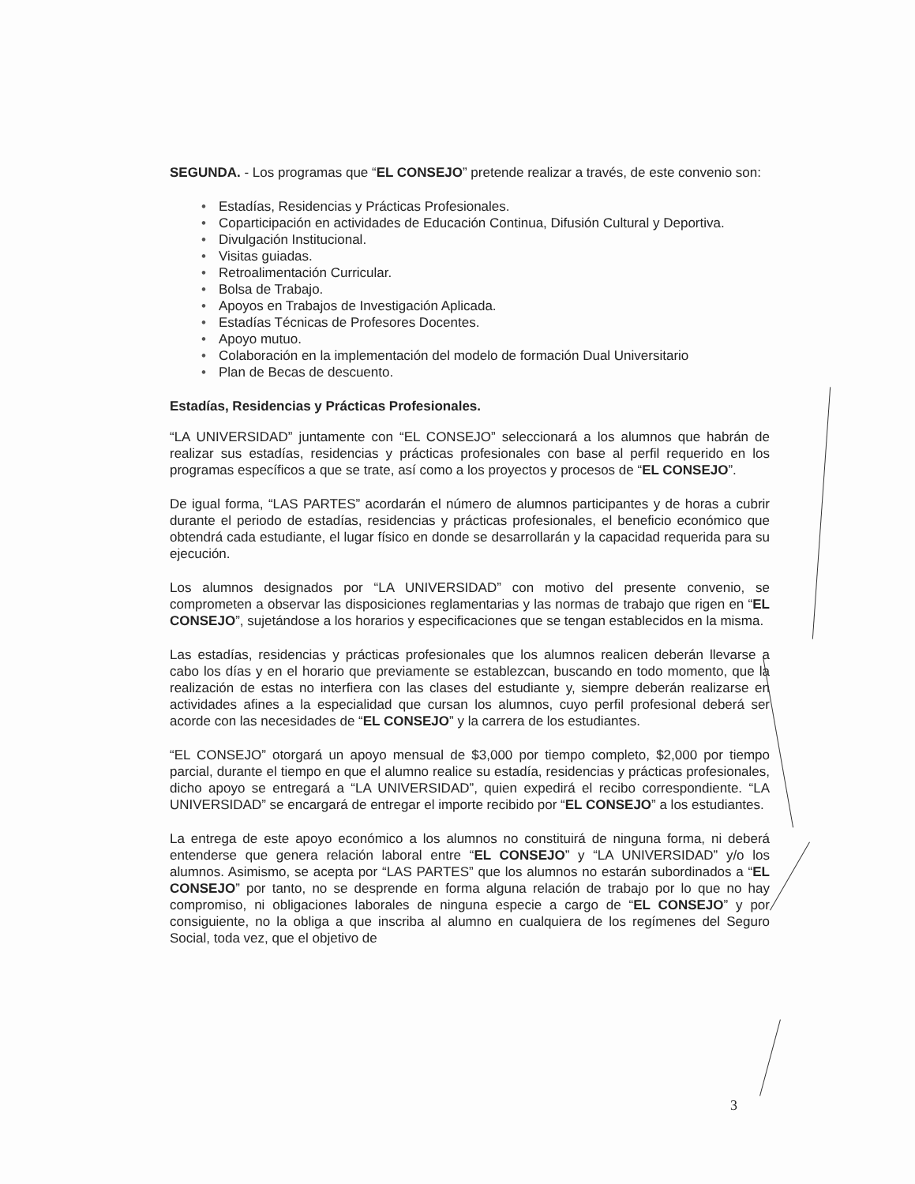SEGUNDA. - Los programas que “EL CONSEJO” pretende realizar a través, de este convenio son:
• Estadías, Residencias y Prácticas Profesionales.
• Coparticipación en actividades de Educación Continua, Difusión Cultural y Deportiva.
• Divulgación Institucional.
• Visitas guiadas.
• Retroalimentación Curricular.
• Bolsa de Trabajo.
• Apoyos en Trabajos de Investigación Aplicada.
• Estadías Técnicas de Profesores Docentes.
• Apoyo mutuo.
• Colaboración en la implementación del modelo de formación Dual Universitario
• Plan de Becas de descuento.
Estadías, Residencias y Prácticas Profesionales.
“LA UNIVERSIDAD” juntamente con “EL CONSEJO” seleccionará a los alumnos que habrán de realizar sus estadías, residencias y prácticas profesionales con base al perfil requerido en los programas específicos a que se trate, así como a los proyectos y procesos de “EL CONSEJO”.
De igual forma, “LAS PARTES” acordarán el número de alumnos participantes y de horas a cubrir durante el periodo de estadías, residencias y prácticas profesionales, el beneficio económico que obtendrá cada estudiante, el lugar físico en donde se desarrollarán y la capacidad requerida para su ejecución.
Los alumnos designados por “LA UNIVERSIDAD” con motivo del presente convenio, se comprometen a observar las disposiciones reglamentarias y las normas de trabajo que rigen en “EL CONSEJO”, sujetándose a los horarios y especificaciones que se tengan establecidos en la misma.
Las estadías, residencias y prácticas profesionales que los alumnos realicen deberán llevarse a cabo los días y en el horario que previamente se establezcan, buscando en todo momento, que la realización de estas no interfiera con las clases del estudiante y, siempre deberán realizarse en actividades afines a la especialidad que cursan los alumnos, cuyo perfil profesional deberá ser acorde con las necesidades de “EL CONSEJO” y la carrera de los estudiantes.
“EL CONSEJO” otorgará un apoyo mensual de $3,000 por tiempo completo, $2,000 por tiempo parcial, durante el tiempo en que el alumno realice su estadía, residencias y prácticas profesionales, dicho apoyo se entregará a “LA UNIVERSIDAD”, quien expedirá el recibo correspondiente. “LA UNIVERSIDAD” se encargará de entregar el importe recibido por “EL CONSEJO” a los estudiantes.
La entrega de este apoyo económico a los alumnos no constituirá de ninguna forma, ni deberá entenderse que genera relación laboral entre “EL CONSEJO” y “LA UNIVERSIDAD” y/o los alumnos. Asimismo, se acepta por “LAS PARTES” que los alumnos no estarán subordinados a “EL CONSEJO” por tanto, no se desprende en forma alguna relación de trabajo por lo que no hay compromiso, ni obligaciones laborales de ninguna especie a cargo de “EL CONSEJO” y por consiguiente, no la obliga a que inscriba al alumno en cualquiera de los regímenes del Seguro Social, toda vez, que el objetivo de
3